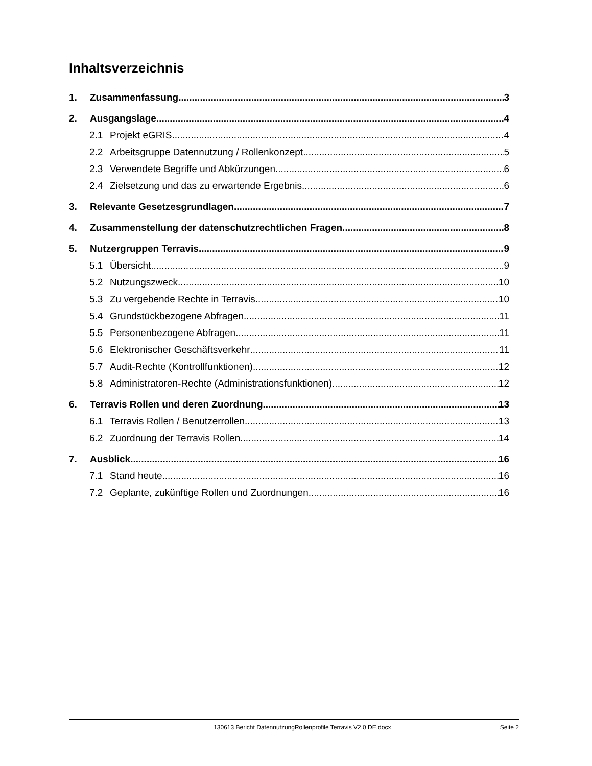Inhaltsverzeichnis
1. Zusammenfassung 3
2. Ausgangslage 4
2.1 Projekt eGRIS 4
2.2 Arbeitsgruppe Datennutzung / Rollenkonzept 5
2.3 Verwendete Begriffe und Abkürzungen 6
2.4 Zielsetzung und das zu erwartende Ergebnis 6
3. Relevante Gesetzesgrundlagen 7
4. Zusammenstellung der datenschutzrechtlichen Fragen 8
5. Nutzergruppen Terravis 9
5.1 Übersicht 9
5.2 Nutzungszweck 10
5.3 Zu vergebende Rechte in Terravis 10
5.4 Grundstückbezogene Abfragen 11
5.5 Personenbezogene Abfragen 11
5.6 Elektronischer Geschäftsverkehr 11
5.7 Audit-Rechte (Kontrollfunktionen) 12
5.8 Administratoren-Rechte (Administrationsfunktionen) 12
6. Terravis Rollen und deren Zuordnung 13
6.1 Terravis Rollen / Benutzerrollen 13
6.2 Zuordnung der Terravis Rollen 14
7. Ausblick 16
7.1 Stand heute 16
7.2 Geplante, zukünftige Rollen und Zuordnungen 16
130613 Bericht DatennutzungRollenprofile Terravis V2.0 DE.docx Seite 2